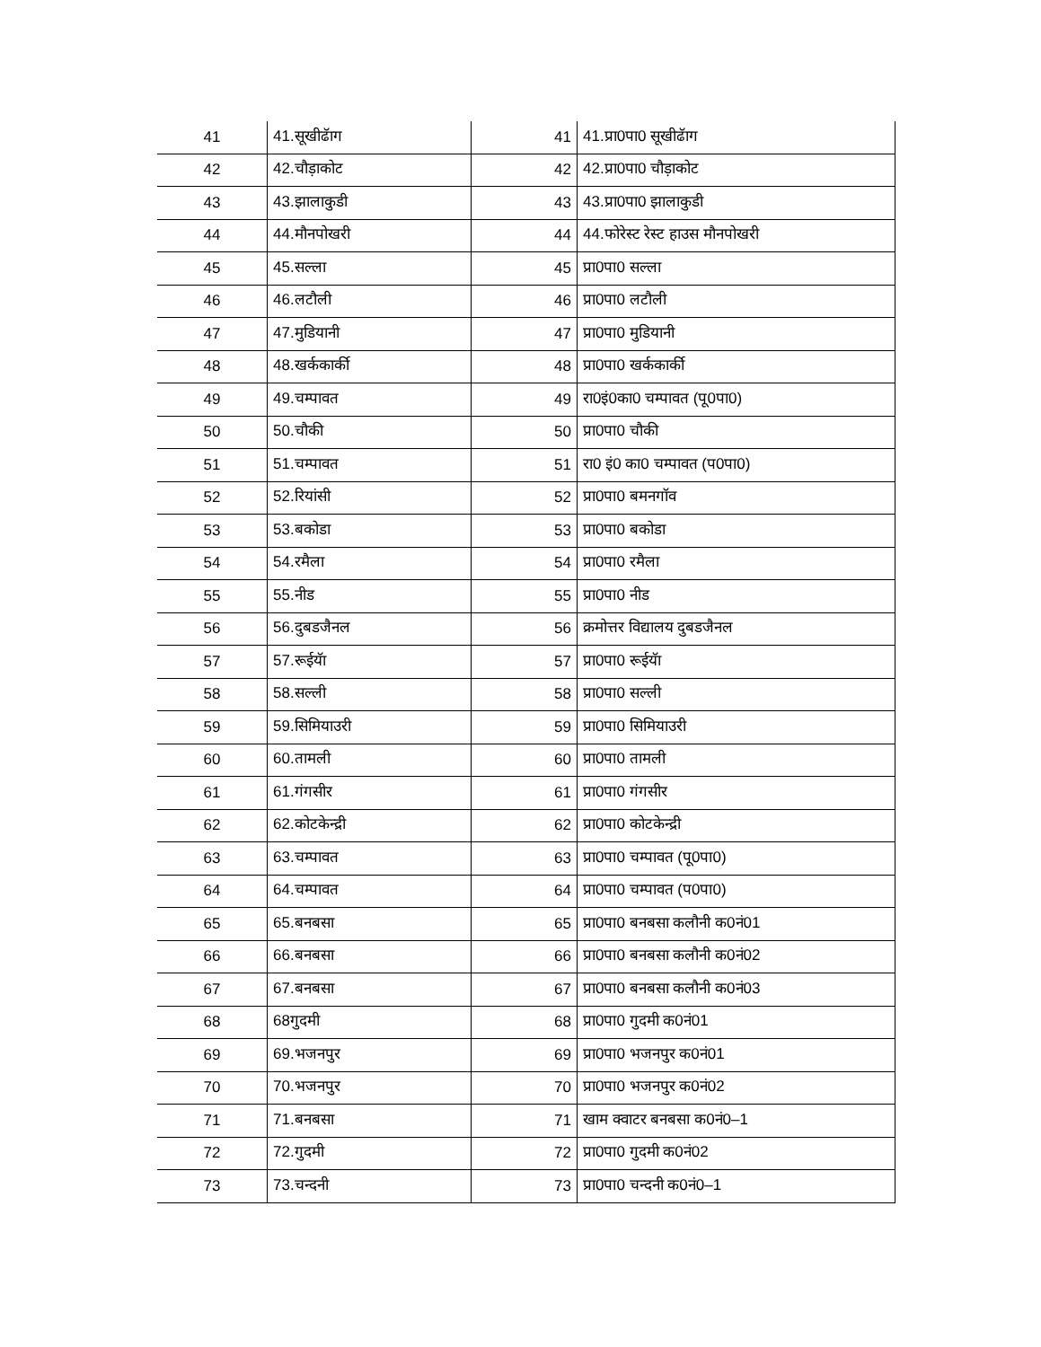| 41 | 41.सूखीढॅाग | 41 | 41.प्रा0पा0 सूखीढॅाग |
| 42 | 42.चौड़ाकोट | 42 | 42.प्रा0पा0 चौड़ाकोट |
| 43 | 43.झालाकुडी | 43 | 43.प्रा0पा0 झालाकुडी |
| 44 | 44.मौनपोखरी | 44 | 44.फोरेस्ट रेस्ट हाउस मौनपोखरी |
| 45 | 45.सल्ला | 45 | प्रा0पा0 सल्ला |
| 46 | 46.लटौली | 46 | प्रा0पा0 लटौली |
| 47 | 47.मुडियानी | 47 | प्रा0पा0 मुडियानी |
| 48 | 48.खर्ककार्की | 48 | प्रा0पा0 खर्ककार्की |
| 49 | 49.चम्पावत | 49 | रा0इं0का0 चम्पावत (पू0पा0) |
| 50 | 50.चौकी | 50 | प्रा0पा0 चौकी |
| 51 | 51.चम्पावत | 51 | रा0 इं0 का0 चम्पावत (प0पा0) |
| 52 | 52.रियांसी | 52 | प्रा0पा0 बमनगॉव |
| 53 | 53.बकोडा | 53 | प्रा0पा0 बकोडा |
| 54 | 54.रमैला | 54 | प्रा0पा0 रमैला |
| 55 | 55.नीड | 55 | प्रा0पा0 नीड |
| 56 | 56.दुबडजैनल | 56 | क्रमोत्तर विद्यालय दुबडजैनल |
| 57 | 57.रूईयॅा | 57 | प्रा0पा0 रूईयॅा |
| 58 | 58.सल्ली | 58 | प्रा0पा0 सल्ली |
| 59 | 59.सिमियाउरी | 59 | प्रा0पा0 सिमियाउरी |
| 60 | 60.तामली | 60 | प्रा0पा0 तामली |
| 61 | 61.गंगसीर | 61 | प्रा0पा0 गंगसीर |
| 62 | 62.कोटकेन्द्री | 62 | प्रा0पा0 कोटकेन्द्री |
| 63 | 63.चम्पावत | 63 | प्रा0पा0 चम्पावत (पू0पा0) |
| 64 | 64.चम्पावत | 64 | प्रा0पा0 चम्पावत (प0पा0) |
| 65 | 65.बनबसा | 65 | प्रा0पा0 बनबसा कलौनी क0नं01 |
| 66 | 66.बनबसा | 66 | प्रा0पा0 बनबसा कलौनी क0नं02 |
| 67 | 67.बनबसा | 67 | प्रा0पा0 बनबसा कलौनी क0नं03 |
| 68 | 68गुदमी | 68 | प्रा0पा0 गुदमी क0नं01 |
| 69 | 69.भजनपुर | 69 | प्रा0पा0 भजनपुर क0नं01 |
| 70 | 70.भजनपुर | 70 | प्रा0पा0 भजनपुर क0नं02 |
| 71 | 71.बनबसा | 71 | खाम क्वाटर बनबसा क0नं0–1 |
| 72 | 72.गुदमी | 72 | प्रा0पा0 गुदमी क0नं02 |
| 73 | 73.चन्दनी | 73 | प्रा0पा0 चन्दनी क0नं0–1 |